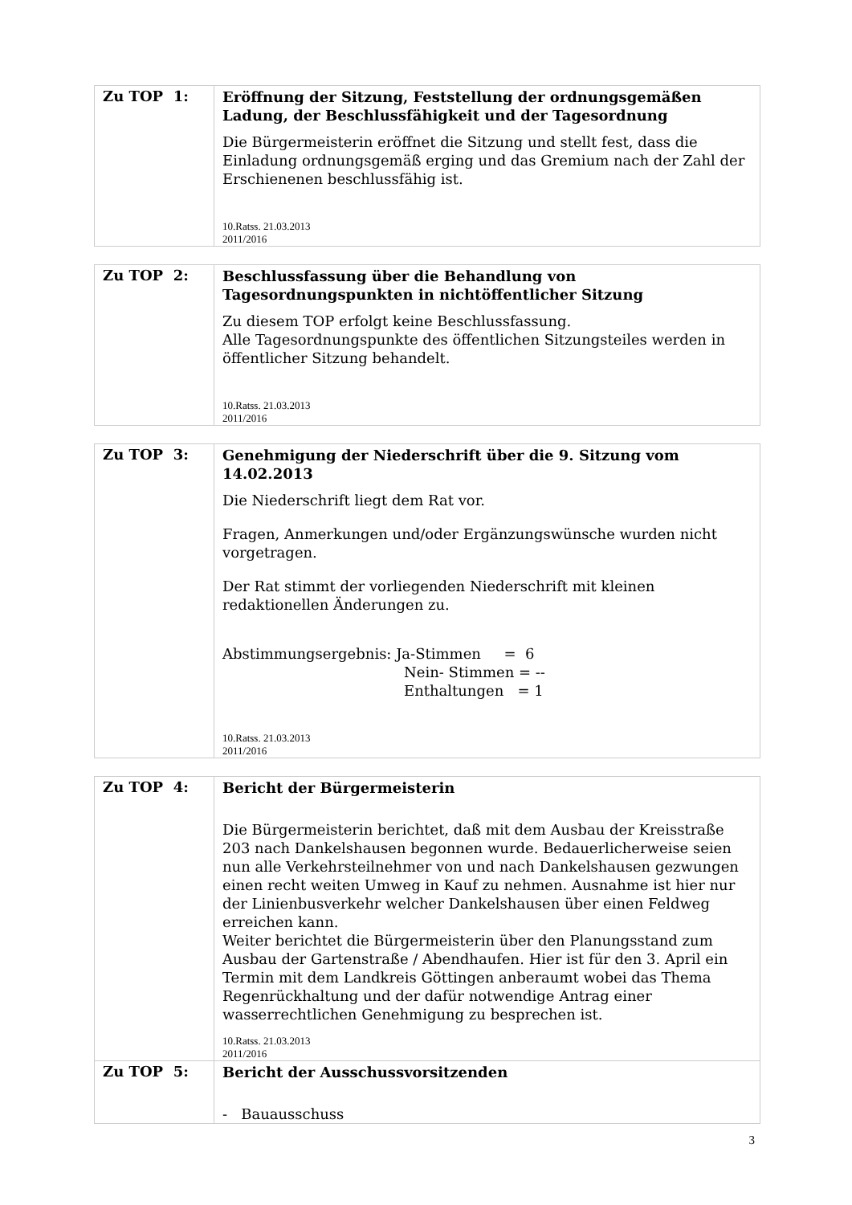| Zu TOP 1: | Eröffnung der Sitzung, Feststellung der ordnungsgemäßen Ladung, der Beschlussfähigkeit und der Tagesordnung Die Bürgermeisterin eröffnet die Sitzung und stellt fest, dass die Einladung ordnungsgemäß erging und das Gremium nach der Zahl der Erschienenen beschlussfähig ist. 10.Ratss. 21.03.2013 2011/2016 |
| Zu TOP 2: | Beschlussfassung über die Behandlung von Tagesordnungspunkten in nichtöffentlicher Sitzung Zu diesem TOP erfolgt keine Beschlussfassung. Alle Tagesordnungspunkte des öffentlichen Sitzungsteiles werden in öffentlicher Sitzung behandelt. 10.Ratss. 21.03.2013 2011/2016 |
| Zu TOP 3: | Genehmigung der Niederschrift über die 9. Sitzung vom 14.02.2013 Die Niederschrift liegt dem Rat vor. Fragen, Anmerkungen und/oder Ergänzungswünsche wurden nicht vorgetragen. Der Rat stimmt der vorliegenden Niederschrift mit kleinen redaktionellen Änderungen zu. Abstimmungsergebnis: Ja-Stimmen = 6 Nein- Stimmen = -- Enthaltungen = 1 10.Ratss. 21.03.2013 2011/2016 |
| Zu TOP 4: | Bericht der Bürgermeisterin Die Bürgermeisterin berichtet, daß mit dem Ausbau der Kreisstraße 203 nach Dankelshausen begonnen wurde. Bedauerlicherweise seien nun alle Verkehrsteilnehmer von und nach Dankelshausen gezwungen einen recht weiten Umweg in Kauf zu nehmen. Ausnahme ist hier nur der Linienbusverkehr welcher Dankelshausen über einen Feldweg erreichen kann. Weiter berichtet die Bürgermeisterin über den Planungsstand zum Ausbau der Gartenstraße / Abendhaufen. Hier ist für den 3. April ein Termin mit dem Landkreis Göttingen anberaumt wobei das Thema Regenrückhaltung und der dafür notwendige Antrag einer wasserrechtlichen Genehmigung zu besprechen ist. 10.Ratss. 21.03.2013 2011/2016 |
| Zu TOP 5: | Bericht der Ausschussvorsitzenden - Bauausschuss |
3